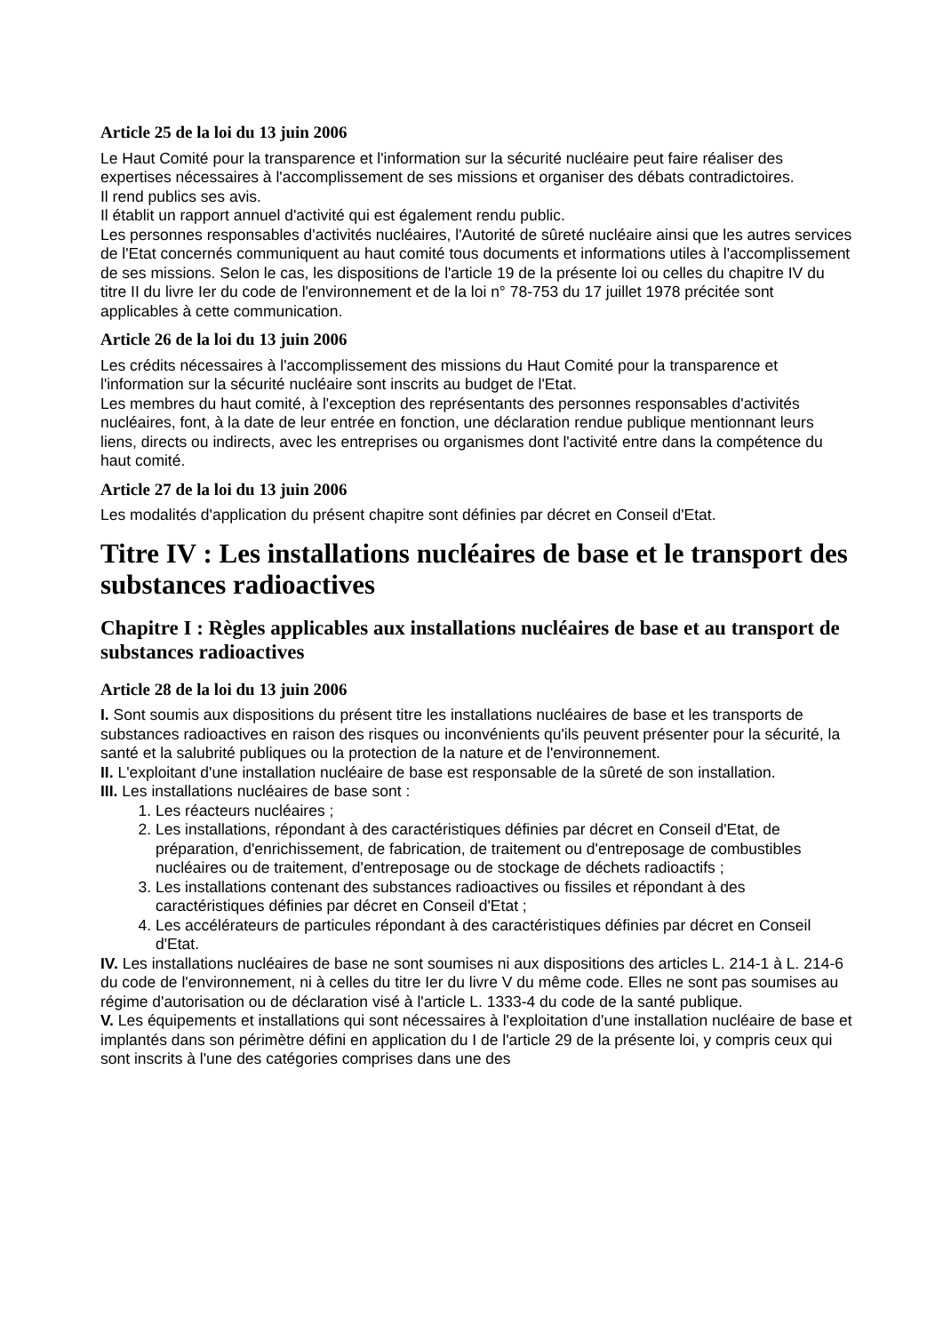Article 25 de la loi du 13 juin 2006
Le Haut Comité pour la transparence et l'information sur la sécurité nucléaire peut faire réaliser des expertises nécessaires à l'accomplissement de ses missions et organiser des débats contradictoires.
Il rend publics ses avis.
Il établit un rapport annuel d'activité qui est également rendu public.
Les personnes responsables d'activités nucléaires, l'Autorité de sûreté nucléaire ainsi que les autres services de l'Etat concernés communiquent au haut comité tous documents et informations utiles à l'accomplissement de ses missions. Selon le cas, les dispositions de l'article 19 de la présente loi ou celles du chapitre IV du titre II du livre Ier du code de l'environnement et de la loi n° 78-753 du 17 juillet 1978 précitée sont applicables à cette communication.
Article 26 de la loi du 13 juin 2006
Les crédits nécessaires à l'accomplissement des missions du Haut Comité pour la transparence et l'information sur la sécurité nucléaire sont inscrits au budget de l'Etat.
Les membres du haut comité, à l'exception des représentants des personnes responsables d'activités nucléaires, font, à la date de leur entrée en fonction, une déclaration rendue publique mentionnant leurs liens, directs ou indirects, avec les entreprises ou organismes dont l'activité entre dans la compétence du haut comité.
Article 27 de la loi du 13 juin 2006
Les modalités d'application du présent chapitre sont définies par décret en Conseil d'Etat.
Titre IV : Les installations nucléaires de base et le transport des substances radioactives
Chapitre I : Règles applicables aux installations nucléaires de base et au transport de substances radioactives
Article 28 de la loi du 13 juin 2006
I. Sont soumis aux dispositions du présent titre les installations nucléaires de base et les transports de substances radioactives en raison des risques ou inconvénients qu'ils peuvent présenter pour la sécurité, la santé et la salubrité publiques ou la protection de la nature et de l'environnement.
II. L'exploitant d'une installation nucléaire de base est responsable de la sûreté de son installation.
III. Les installations nucléaires de base sont :
1. Les réacteurs nucléaires ;
2. Les installations, répondant à des caractéristiques définies par décret en Conseil d'Etat, de préparation, d'enrichissement, de fabrication, de traitement ou d'entreposage de combustibles nucléaires ou de traitement, d'entreposage ou de stockage de déchets radioactifs ;
3. Les installations contenant des substances radioactives ou fissiles et répondant à des caractéristiques définies par décret en Conseil d'Etat ;
4. Les accélérateurs de particules répondant à des caractéristiques définies par décret en Conseil d'Etat.
IV. Les installations nucléaires de base ne sont soumises ni aux dispositions des articles L. 214-1 à L. 214-6 du code de l'environnement, ni à celles du titre Ier du livre V du même code. Elles ne sont pas soumises au régime d'autorisation ou de déclaration visé à l'article L. 1333-4 du code de la santé publique.
V. Les équipements et installations qui sont nécessaires à l'exploitation d'une installation nucléaire de base et implantés dans son périmètre défini en application du I de l'article 29 de la présente loi, y compris ceux qui sont inscrits à l'une des catégories comprises dans une des